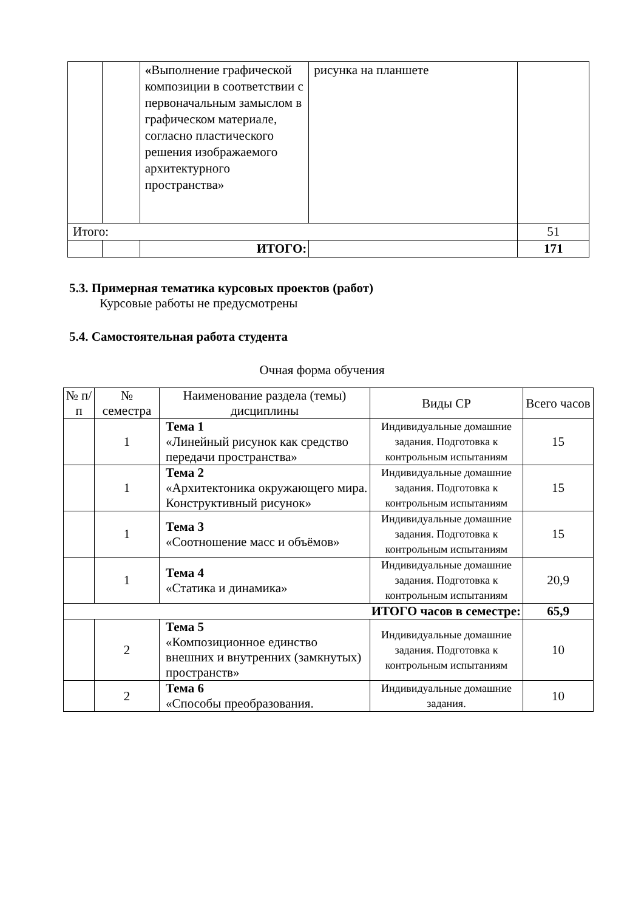| | | « Выполнение графической композиции в соответствии с первоначальным замыслом в графическом материале, согласно пластического решения изображаемого архитектурного пространства» | рисунка на планшете | |
| Итого: | | | | 51 |
| | | ИТОГО: | | 171 |
5.3. Примерная тематика курсовых проектов (работ)
Курсовые работы не предусмотрены
5.4. Самостоятельная работа студента
Очная форма обучения
| № п/п | № семестра | Наименование раздела (темы) дисциплины | Виды СР | Всего часов |
| | 1 | Тема 1 «Линейный рисунок как средство передачи пространства» | Индивидуальные домашние задания. Подготовка к контрольным испытаниям | 15 |
| | 1 | Тема 2 «Архитектоника окружающего мира. Конструктивный рисунок» | Индивидуальные домашние задания. Подготовка к контрольным испытаниям | 15 |
| | 1 | Тема 3 «Соотношение масс и объёмов» | Индивидуальные домашние задания. Подготовка к контрольным испытаниям | 15 |
| | 1 | Тема 4 «Статика и динамика» | Индивидуальные домашние задания. Подготовка к контрольным испытаниям | 20,9 |
| ИТОГО часов в семестре: | | | | 65,9 |
| | 2 | Тема 5 «Композиционное единство внешних и внутренних (замкнутых) пространств» | Индивидуальные домашние задания. Подготовка к контрольным испытаниям | 10 |
| | 2 | Тема 6 «Способы преобразования. | Индивидуальные домашние задания. | 10 |